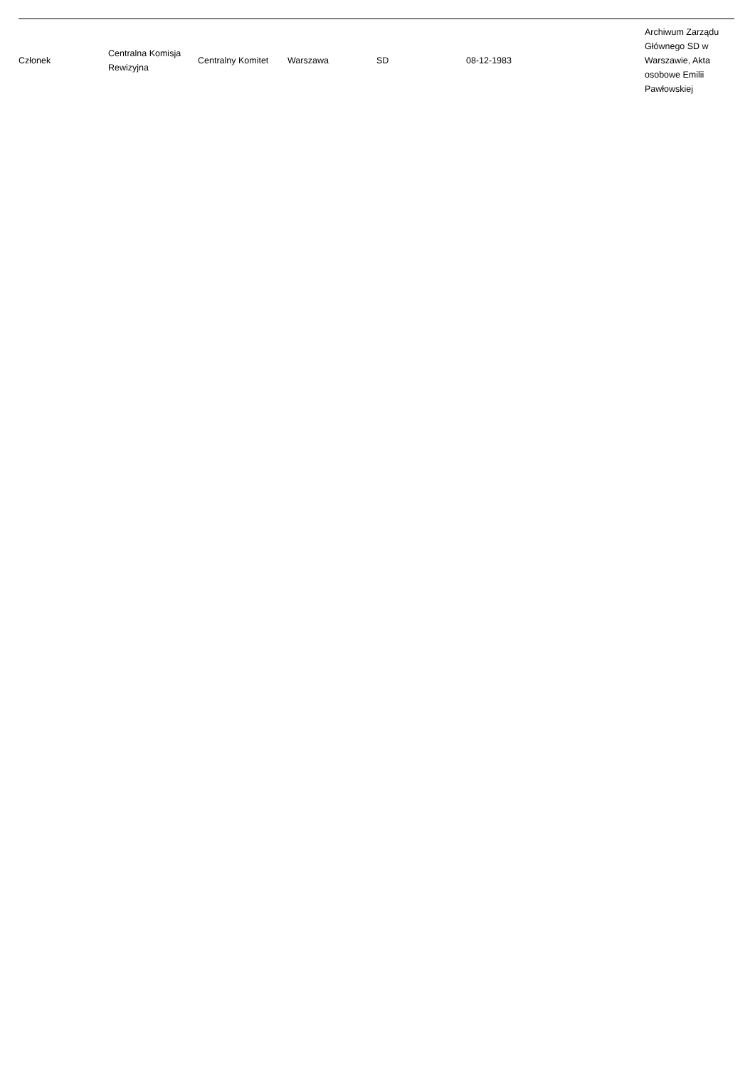| Członek | Centralna Komisja Rewizyjna | Centralny Komitet | Warszawa | SD | 08-12-1983 | Archiwum Zarządu Głównego SD w Warszawie, Akta osobowe Emilii Pawłowskiej |